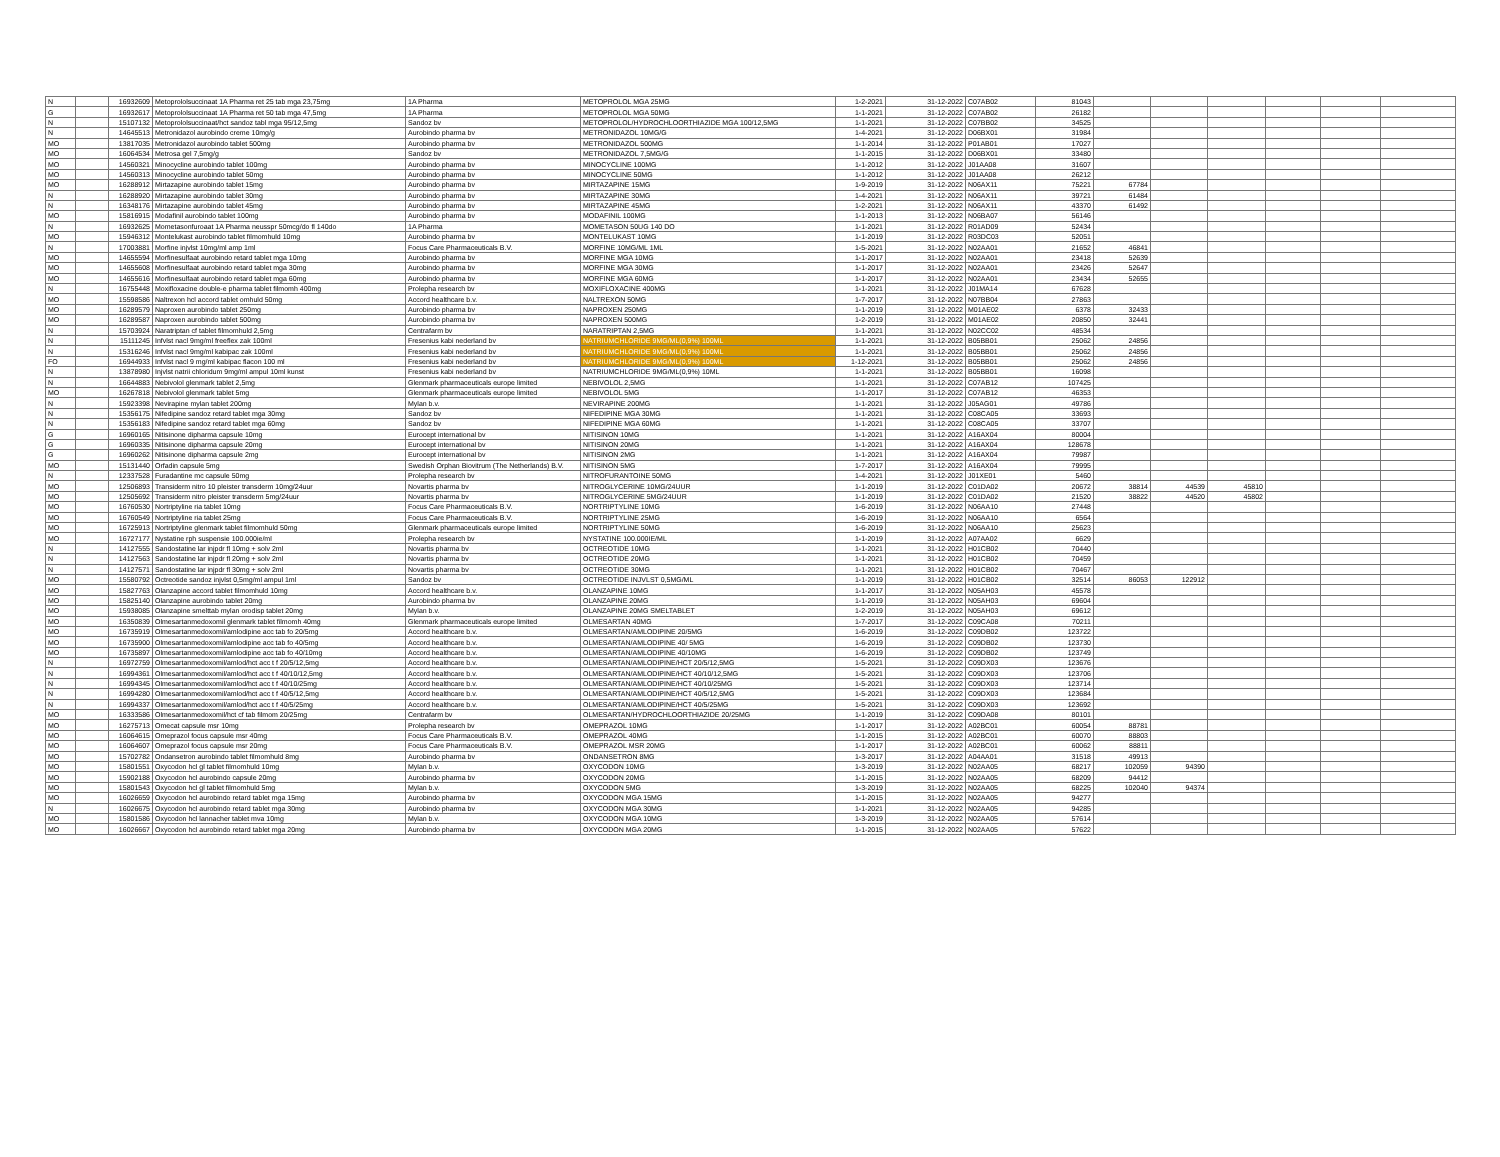| N | | 16932609 | Metoprololsuccinaat 1A Pharma ret 25 tab mga 23,75mg | 1A Pharma | METOPROLOL MGA 25MG | 1-2-2021 | 31-12-2022 | C07AB02 | 81043 | | | | | | |
| G | | 16932617 | Metoprololsuccinaat 1A Pharma ret 50 tab mga 47,5mg | 1A Pharma | METOPROLOL MGA 50MG | 1-1-2021 | 31-12-2022 | C07AB02 | 26182 | | | | | | |
| N | | 15107132 | Metoprololsuccinaat/hct sandoz tabl mga 95/12,5mg | Sandoz bv | METOPROLOL/HYDROCHLOORTHIAZIDE MGA 100/12,5MG | 1-1-2021 | 31-12-2022 | C07BB02 | 34525 | | | | | | |
| N | | 14645513 | Metronidazol aurobindo creme 10mg/g | Aurobindo pharma bv | METRONIDAZOL 10MG/G | 1-4-2021 | 31-12-2022 | D06BX01 | 31984 | | | | | | |
| MO | | 13817035 | Metronidazol aurobindo tablet 500mg | Aurobindo pharma bv | METRONIDAZOL 500MG | 1-1-2014 | 31-12-2022 | P01AB01 | 17027 | | | | | | |
| MO | | 16064534 | Metrosa gel 7,5mg/g | Sandoz bv | METRONIDAZOL 7,5MG/G | 1-1-2015 | 31-12-2022 | D06BX01 | 33480 | | | | | | |
| MO | | 14560321 | Minocycline aurobindo tablet 100mg | Aurobindo pharma bv | MINOCYCLINE 100MG | 1-1-2012 | 31-12-2022 | J01AA08 | 31607 | | | | | | |
| MO | | 14560313 | Minocycline aurobindo tablet 50mg | Aurobindo pharma bv | MINOCYCLINE 50MG | 1-1-2012 | 31-12-2022 | J01AA08 | 26212 | | | | | | |
| MO | | 16288912 | Mirtazapine aurobindo tablet 15mg | Aurobindo pharma bv | MIRTAZAPINE 15MG | 1-9-2019 | 31-12-2022 | N06AX11 | 75221 | 67784 | | | | | |
| N | | 16288920 | Mirtazapine aurobindo tablet 30mg | Aurobindo pharma bv | MIRTAZAPINE 30MG | 1-4-2021 | 31-12-2022 | N06AX11 | 39721 | 61484 | | | | | |
| N | | 16348176 | Mirtazapine aurobindo tablet 45mg | Aurobindo pharma bv | MIRTAZAPINE 45MG | 1-2-2021 | 31-12-2022 | N06AX11 | 43370 | 61492 | | | | | |
| MO | | 15816915 | Modafinil aurobindo tablet 100mg | Aurobindo pharma bv | MODAFINIL 100MG | 1-1-2013 | 31-12-2022 | N06BA07 | 56146 | | | | | | |
| N | | 16932625 | Mometasonfuroaat 1A Pharma neusspr 50mcg/do fl 140do | 1A Pharma | MOMETASON 50UG 140 DO | 1-1-2021 | 31-12-2022 | R01AD09 | 52434 | | | | | | |
| MO | | 15946312 | Montelukast aurobindo tablet filmomhuld 10mg | Aurobindo pharma bv | MONTELUKAST 10MG | 1-1-2019 | 31-12-2022 | R03DC03 | 52051 | | | | | | |
| N | | 17003881 | Morfine injvlst 10mg/ml amp 1ml | Focus Care Pharmaceuticals B.V. | MORFINE 10MG/ML 1ML | 1-5-2021 | 31-12-2022 | N02AA01 | 21652 | 46841 | | | | | |
| MO | | 14655594 | Morfinesulfaat aurobindo retard tablet mga 10mg | Aurobindo pharma bv | MORFINE MGA 10MG | 1-1-2017 | 31-12-2022 | N02AA01 | 23418 | 52639 | | | | | |
| MO | | 14655608 | Morfinesulfaat aurobindo retard tablet mga 30mg | Aurobindo pharma bv | MORFINE MGA 30MG | 1-1-2017 | 31-12-2022 | N02AA01 | 23426 | 52647 | | | | | |
| MO | | 14655616 | Morfinesulfaat aurobindo retard tablet mga 60mg | Aurobindo pharma bv | MORFINE MGA 60MG | 1-1-2017 | 31-12-2022 | N02AA01 | 23434 | 52655 | | | | | |
| N | | 16755448 | Moxifloxacine double-e pharma tablet filmomh 400mg | Prolepha research bv | MOXIFLOXACINE 400MG | 1-1-2021 | 31-12-2022 | J01MA14 | 67628 | | | | | | |
| MO | | 15598586 | Naltrexon hcl accord tablet omhuld 50mg | Accord healthcare b.v. | NALTREXON 50MG | 1-7-2017 | 31-12-2022 | N07BB04 | 27863 | | | | | | |
| MO | | 16289579 | Naproxen aurobindo tablet 250mg | Aurobindo pharma bv | NAPROXEN 250MG | 1-1-2019 | 31-12-2022 | M01AE02 | 6378 | 32433 | | | | | |
| MO | | 16289587 | Naproxen aurobindo tablet 500mg | Aurobindo pharma bv | NAPROXEN 500MG | 1-2-2019 | 31-12-2022 | M01AE02 | 20850 | 32441 | | | | | |
| N | | 15703924 | Naratriptan cf tablet filmomhuld 2,5mg | Centrafarm bv | NARATRIPTAN 2,5MG | 1-1-2021 | 31-12-2022 | N02CC02 | 48534 | | | | | | |
| N | | 15111245 | Infvlst nacl 9mg/ml freeflex zak 100ml | Fresenius kabi nederland bv | NATRIUMCHLORIDE 9MG/ML(0,9%) 100ML | 1-1-2021 | 31-12-2022 | B05BB01 | 25062 | 24856 | | | | | |
| N | | 15316246 | Infvlst nacl 9mg/ml kabipac zak 100ml | Fresenius kabi nederland bv | NATRIUMCHLORIDE 9MG/ML(0,9%) 100ML | 1-1-2021 | 31-12-2022 | B05BB01 | 25062 | 24856 | | | | | |
| FO | | 16944933 | Infvlst nacl 9 mg/ml kabipac flacon 100 ml | Fresenius kabi nederland bv | NATRIUMCHLORIDE 9MG/ML(0,9%) 100ML | 1-12-2021 | 31-12-2022 | B05BB01 | 25062 | 24856 | | | | | |
| N | | 13878980 | Injvlst natrii chloridum 9mg/ml ampul 10ml kunst | Fresenius kabi nederland bv | NATRIUMCHLORIDE 9MG/ML(0,9%) 10ML | 1-1-2021 | 31-12-2022 | B05BB01 | 16098 | | | | | | |
| N | | 16644883 | Nebivolol glenmark tablet 2,5mg | Glenmark pharmaceuticals europe limited | NEBIVOLOL 2,5MG | 1-1-2021 | 31-12-2022 | C07AB12 | 107425 | | | | | | |
| MO | | 16267818 | Nebivolol glenmark tablet 5mg | Glenmark pharmaceuticals europe limited | NEBIVOLOL 5MG | 1-1-2017 | 31-12-2022 | C07AB12 | 46353 | | | | | | |
| N | | 15923398 | Nevirapine mylan tablet 200mg | Mylan b.v. | NEVIRAPINE 200MG | 1-1-2021 | 31-12-2022 | J05AG01 | 49786 | | | | | | |
| N | | 15356175 | Nifedipine sandoz retard tablet mga 30mg | Sandoz bv | NIFEDIPINE MGA 30MG | 1-1-2021 | 31-12-2022 | C08CA05 | 33693 | | | | | | |
| N | | 15356183 | Nifedipine sandoz retard tablet mga 60mg | Sandoz bv | NIFEDIPINE MGA 60MG | 1-1-2021 | 31-12-2022 | C08CA05 | 33707 | | | | | | |
| G | | 16960165 | Nitisinone dipharma capsule 10mg | Eurocept international bv | NITISINON 10MG | 1-1-2021 | 31-12-2022 | A16AX04 | 80004 | | | | | | |
| G | | 16960335 | Nitisinone dipharma capsule 20mg | Eurocept international bv | NITISINON 20MG | 1-1-2021 | 31-12-2022 | A16AX04 | 128678 | | | | | | |
| G | | 16960262 | Nitisinone dipharma capsule 2mg | Eurocept international bv | NITISINON 2MG | 1-1-2021 | 31-12-2022 | A16AX04 | 79987 | | | | | | |
| MO | | 15131440 | Orfadin capsule 5mg | Swedish Orphan Biovitrum (The Netherlands) B.V. | NITISINON 5MG | 1-7-2017 | 31-12-2022 | A16AX04 | 79995 | | | | | | |
| N | | 12337528 | Furadantine mc capsule 50mg | Prolepha research bv | NITROFURANTOINE 50MG | 1-4-2021 | 31-12-2022 | J01XE01 | 5460 | | | | | | |
| MO | | 12506893 | Transiderm nitro 10 pleister transderm 10mg/24uur | Novartis pharma bv | NITROGLYCERINE 10MG/24UUR | 1-1-2019 | 31-12-2022 | C01DA02 | 20672 | 38814 | 44539 | 45810 | | | |
| MO | | 12505692 | Transiderm nitro pleister transderm 5mg/24uur | Novartis pharma bv | NITROGLYCERINE 5MG/24UUR | 1-1-2019 | 31-12-2022 | C01DA02 | 21520 | 38822 | 44520 | 45802 | | | |
| MO | | 16760530 | Nortriptyline ria tablet 10mg | Focus Care Pharmaceuticals B.V. | NORTRIPTYLINE 10MG | 1-6-2019 | 31-12-2022 | N06AA10 | 27448 | | | | | | |
| MO | | 16760549 | Nortriptyline ria tablet 25mg | Focus Care Pharmaceuticals B.V. | NORTRIPTYLINE 25MG | 1-6-2019 | 31-12-2022 | N06AA10 | 6564 | | | | | | |
| MO | | 16725913 | Nortriptyline glenmark tablet filmomhuld 50mg | Glenmark pharmaceuticals europe limited | NORTRIPTYLINE 50MG | 1-6-2019 | 31-12-2022 | N06AA10 | 25623 | | | | | | |
| MO | | 16727177 | Nystatine rph suspensie 100.000ie/ml | Prolepha research bv | NYSTATINE 100.000IE/ML | 1-1-2019 | 31-12-2022 | A07AA02 | 6629 | | | | | | |
| N | | 14127555 | Sandostatine lar injpdr fl 10mg + solv 2ml | Novartis pharma bv | OCTREOTIDE 10MG | 1-1-2021 | 31-12-2022 | H01CB02 | 70440 | | | | | | |
| N | | 14127563 | Sandostatine lar injpdr fl 20mg + solv 2ml | Novartis pharma bv | OCTREOTIDE 20MG | 1-1-2021 | 31-12-2022 | H01CB02 | 70459 | | | | | | |
| N | | 14127571 | Sandostatine lar injpdr fl 30mg + solv 2ml | Novartis pharma bv | OCTREOTIDE 30MG | 1-1-2021 | 31-12-2022 | H01CB02 | 70467 | | | | | | |
| MO | | 15580792 | Octreotide sandoz injvlst 0,5mg/ml ampul 1ml | Sandoz bv | OCTREOTIDE INJVLST 0,5MG/ML | 1-1-2019 | 31-12-2022 | H01CB02 | 32514 | 86053 | 122912 | | | | |
| MO | | 15827763 | Olanzapine accord tablet filmomhuld 10mg | Accord healthcare b.v. | OLANZAPINE 10MG | 1-1-2017 | 31-12-2022 | N05AH03 | 45578 | | | | | | |
| MO | | 15825140 | Olanzapine aurobindo tablet 20mg | Aurobindo pharma bv | OLANZAPINE 20MG | 1-1-2019 | 31-12-2022 | N05AH03 | 69604 | | | | | | |
| MO | | 15938085 | Olanzapine smelttab mylan orodisp tablet 20mg | Mylan b.v. | OLANZAPINE 20MG SMELTABLET | 1-2-2019 | 31-12-2022 | N05AH03 | 69612 | | | | | | |
| MO | | 16350839 | Olmesartanmedoxomil glenmark tablet filmomh 40mg | Glenmark pharmaceuticals europe limited | OLMESARTAN 40MG | 1-7-2017 | 31-12-2022 | C09CA08 | 70211 | | | | | | |
| MO | | 16735919 | Olmesartanmedoxomil/amlodipine acc tab fo 20/5mg | Accord healthcare b.v. | OLMESARTAN/AMLODIPINE 20/5MG | 1-6-2019 | 31-12-2022 | C09DB02 | 123722 | | | | | | |
| MO | | 16735900 | Olmesartanmedoxomil/amlodipine acc tab fo 40/5mg | Accord healthcare b.v. | OLMESARTAN/AMLODIPINE 40/ 5MG | 1-6-2019 | 31-12-2022 | C09DB02 | 123730 | | | | | | |
| MO | | 16735897 | Olmesartanmedoxomil/amlodipine acc tab fo 40/10mg | Accord healthcare b.v. | OLMESARTAN/AMLODIPINE 40/10MG | 1-6-2019 | 31-12-2022 | C09DB02 | 123749 | | | | | | |
| N | | 16972759 | Olmesartanmedoxomil/amlod/hct acc t f 20/5/12,5mg | Accord healthcare b.v. | OLMESARTAN/AMLODIPINE/HCT 20/5/12,5MG | 1-5-2021 | 31-12-2022 | C09DX03 | 123676 | | | | | | |
| N | | 16994361 | Olmesartanmedoxomil/amlod/hct acc t f 40/10/12,5mg | Accord healthcare b.v. | OLMESARTAN/AMLODIPINE/HCT 40/10/12,5MG | 1-5-2021 | 31-12-2022 | C09DX03 | 123706 | | | | | | |
| N | | 16994345 | Olmesartanmedoxomil/amlod/hct acc t f 40/10/25mg | Accord healthcare b.v. | OLMESARTAN/AMLODIPINE/HCT 40/10/25MG | 1-5-2021 | 31-12-2022 | C09DX03 | 123714 | | | | | | |
| N | | 16994280 | Olmesartanmedoxomil/amlod/hct acc t f 40/5/12,5mg | Accord healthcare b.v. | OLMESARTAN/AMLODIPINE/HCT 40/5/12,5MG | 1-5-2021 | 31-12-2022 | C09DX03 | 123684 | | | | | | |
| N | | 16994337 | Olmesartanmedoxomil/amlod/hct acc t f 40/5/25mg | Accord healthcare b.v. | OLMESARTAN/AMLODIPINE/HCT 40/5/25MG | 1-5-2021 | 31-12-2022 | C09DX03 | 123692 | | | | | | |
| MO | | 16333586 | Olmesartanmedoxomil/hct cf tab filmom 20/25mg | Centrafarm bv | OLMESARTAN/HYDROCHLOORTHIAZIDE 20/25MG | 1-1-2019 | 31-12-2022 | C09DA08 | 80101 | | | | | | |
| MO | | 16275713 | Omecat capsule msr 10mg | Prolepha research bv | OMEPRAZOL 10MG | 1-1-2017 | 31-12-2022 | A02BC01 | 60054 | 88781 | | | | | |
| MO | | 16064615 | Omeprazol focus capsule msr 40mg | Focus Care Pharmaceuticals B.V. | OMEPRAZOL 40MG | 1-1-2015 | 31-12-2022 | A02BC01 | 60070 | 88803 | | | | | |
| MO | | 16064607 | Omeprazol focus capsule msr 20mg | Focus Care Pharmaceuticals B.V. | OMEPRAZOL MSR 20MG | 1-1-2017 | 31-12-2022 | A02BC01 | 60062 | 88811 | | | | | |
| MO | | 15702782 | Ondansetron aurobindo tablet filmomhuld 8mg | Aurobindo pharma bv | ONDANSETRON 8MG | 1-3-2017 | 31-12-2022 | A04AA01 | 31518 | 49913 | | | | | |
| MO | | 15801551 | Oxycodon hcl gl tablet filmomhuld 10mg | Mylan b.v. | OXYCODON 10MG | 1-3-2019 | 31-12-2022 | N02AA05 | 68217 | 102059 | 94390 | | | | |
| MO | | 15902188 | Oxycodon hcl aurobindo capsule 20mg | Aurobindo pharma bv | OXYCODON 20MG | 1-1-2015 | 31-12-2022 | N02AA05 | 68209 | 94412 | | | | | |
| MO | | 15801543 | Oxycodon hcl gl tablet filmomhuld 5mg | Mylan b.v. | OXYCODON 5MG | 1-3-2019 | 31-12-2022 | N02AA05 | 68225 | 102040 | 94374 | | | | |
| MO | | 16026659 | Oxycodon hcl aurobindo retard tablet mga 15mg | Aurobindo pharma bv | OXYCODON MGA 15MG | 1-1-2015 | 31-12-2022 | N02AA05 | 94277 | | | | | | |
| N | | 16026675 | Oxycodon hcl aurobindo retard tablet mga 30mg | Aurobindo pharma bv | OXYCODON MGA 30MG | 1-1-2021 | 31-12-2022 | N02AA05 | 94285 | | | | | | |
| MO | | 15801586 | Oxycodon hcl lannacher tablet mva 10mg | Mylan b.v. | OXYCODON MGA 10MG | 1-3-2019 | 31-12-2022 | N02AA05 | 57614 | | | | | | |
| MO | | 16026667 | Oxycodon hcl aurobindo retard tablet mga 20mg | Aurobindo pharma bv | OXYCODON MGA 20MG | 1-1-2015 | 31-12-2022 | N02AA05 | 57622 | | | | | | |